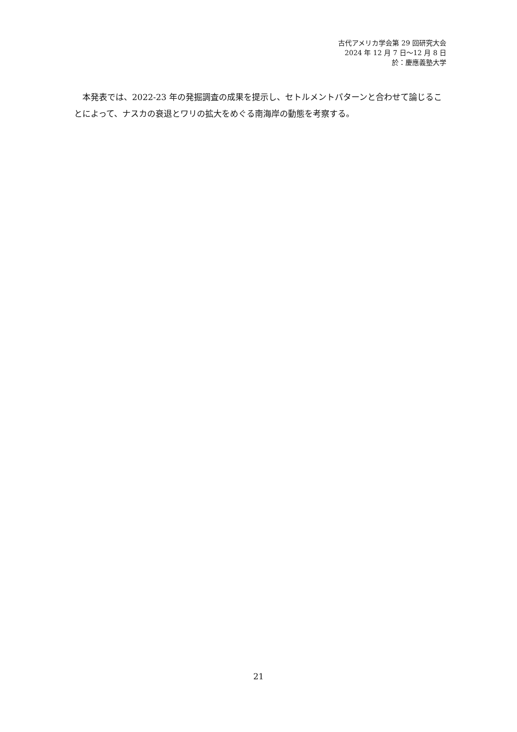古代アメリカ学会第 29 回研究大会
2024 年 12 月 7 日～12 月 8 日
於：慶應義塾大学
　本発表では、2022-23 年の発掘調査の成果を提示し、セトルメントパターンと合わせて論じることによって、ナスカの衰退とワリの拡大をめぐる南海岸の動態を考察する。
21